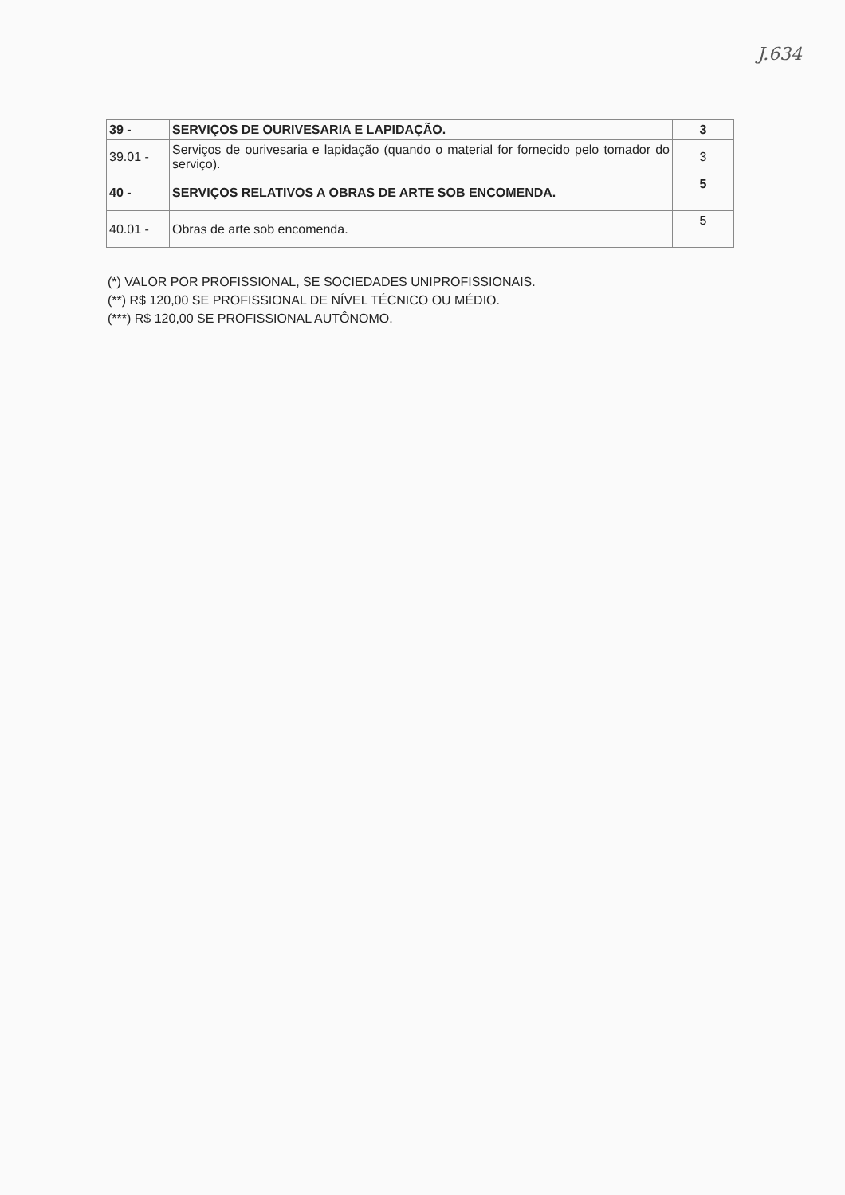J.634
| 39 - | SERVIÇOS DE OURIVESARIA E LAPIDAÇÃO. | 3 |
| 39.01 - | Serviços de ourivesaria e lapidação (quando o material for fornecido pelo tomador do serviço). | 3 |
| 40 - | SERVIÇOS RELATIVOS A OBRAS DE ARTE SOB ENCOMENDA. | 5 |
| 40.01 - | Obras de arte sob encomenda. | 5 |
(*) VALOR POR PROFISSIONAL, SE SOCIEDADES UNIPROFISSIONAIS.
(**) R$ 120,00 SE PROFISSIONAL DE NÍVEL TÉCNICO OU MÉDIO.
(***) R$ 120,00 SE PROFISSIONAL AUTÔNOMO.